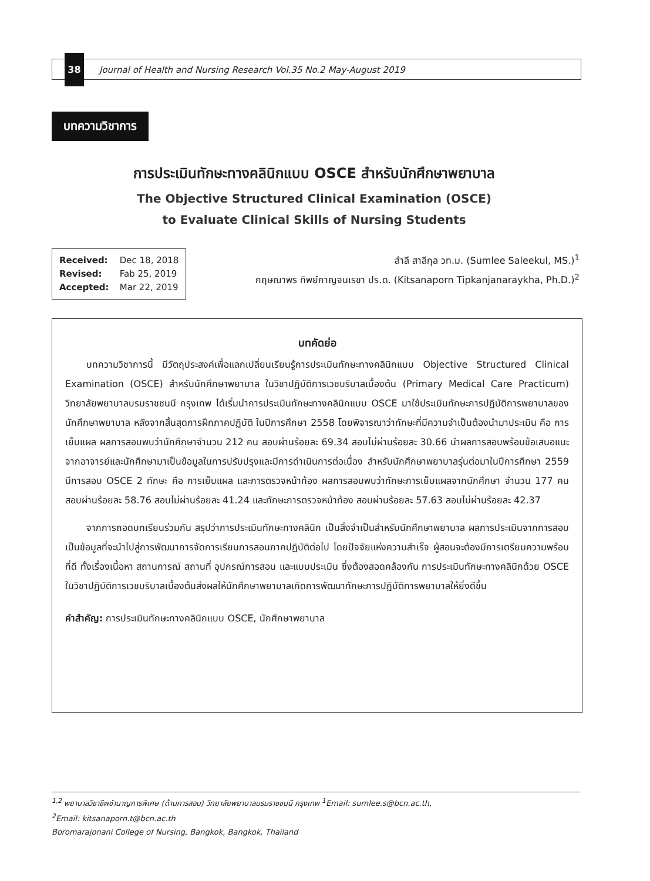38
Journal of Health and Nursing Research Vol.35 No.2 May-August 2019
บทความวิชาการ
การประเมินทักษะทางคลินิกแบบ OSCE สำหรับนักศึกษาพยาบาล
The Objective Structured Clinical Examination (OSCE)
to Evaluate Clinical Skills of Nursing Students
Received: Dec 18, 2018
Revised: Fab 25, 2019
Accepted: Mar 22, 2019
สำลี สาลีกุล วท.ม. (Sumlee Saleekul, MS.)<sup>1</sup>
กฤษณาพร ทิพย์กาญจนเรขา ปร.ด. (Kitsanaporn Tipkanjanaraykha, Ph.D.)<sup>2</sup>
บทคัดย่อ
บทความวิชาการนี้ มีวัตถุประสงค์เพื่อแลกเปลี่ยนเรียนรู้การประเมินทักษะทางคลินิกแบบ Objective Structured Clinical Examination (OSCE) สำหรับนักศึกษาพยาบาล ในวิชาปฏิบัติการเวชบริบาลเบื้องต้น (Primary Medical Care Practicum) วิทยาลัยพยาบาลบรมราชชนนี กรุงเทพ ได้เริ่มนำการประเมินทักษะทางคลินิกแบบ OSCE มาใช้ประเมินทักษะการปฏิบัติการพยาบาลของนักศึกษาพยาบาล หลังจากสิ้นสุดการฝึกภาคปฏิบัติ ในปีการศึกษา 2558 โดยพิจารณาว่าทักษะที่มีความจำเป็นต้องนำมาประเมิน คือ การเย็บแผล ผลการสอบพบว่านักศึกษาจำนวน 212 คน สอบผ่านร้อยละ 69.34 สอบไม่ผ่านร้อยละ 30.66 นำผลการสอบพร้อมข้อเสนอแนะจากอาจารย์และนักศึกษามาเป็นข้อมูลในการปรับปรุงและมีการดำเนินการต่อเนื่อง สำหรับนักศึกษาพยาบาลรุ่นต่อมาในปีการศึกษา 2559 มีการสอบ OSCE 2 ทักษะ คือ การเย็บแผล และการตรวจหน้าท้อง ผลการสอบพบว่าทักษะการเย็บแผลจากนักศึกษา จำนวน 177 คน สอบผ่านร้อยละ 58.76 สอบไม่ผ่านร้อยละ 41.24 และทักษะการตรวจหน้าท้อง สอบผ่านร้อยละ 57.63 สอบไม่ผ่านร้อยละ 42.37
จากการถอดบทเรียนร่วมกัน สรุปว่าการประเมินทักษะทางคลินิก เป็นสิ่งจำเป็นสำหรับนักศึกษาพยาบาล ผลการประเมินจากการสอบเป็นข้อมูลที่จะนำไปสู่การพัฒนาการจัดการเรียนการสอนภาคปฏิบัติต่อไป โดยปัจจัยแห่งความสำเร็จ ผู้สอนจะต้องมีการเตรียมความพร้อมที่ดี ทั้งเรื่องเนื้อหา สถานการณ์ สถานที่ อุปกรณ์การสอน และแบบประเมิน ซึ่งต้องสอดคล้องกัน การประเมินทักษะทางคลินิกด้วย OSCE ในวิชาปฏิบัติการเวชบริบาลเบื้องต้นส่งผลให้นักศึกษาพยาบาลเกิดการพัฒนาทักษะการปฏิบัติการพยาบาลให้ยิ่งดีขึ้น
คำสำคัญ: การประเมินทักษะทางคลินิกแบบ OSCE, นักศึกษาพยาบาล
<sup>1,2</sup> พยาบาลวิชาชีพชำนาญการพิเศษ (ด้านการสอน) วิทยาลัยพยาบาลบรมราชชนนี กรุงเทพ <sup>1</sup>Email: sumlee.s@bcn.ac.th,
<sup>2</sup> Email: kitsanaporn.t@bcn.ac.th
Boromarajonani College of Nursing, Bangkok, Bangkok, Thailand